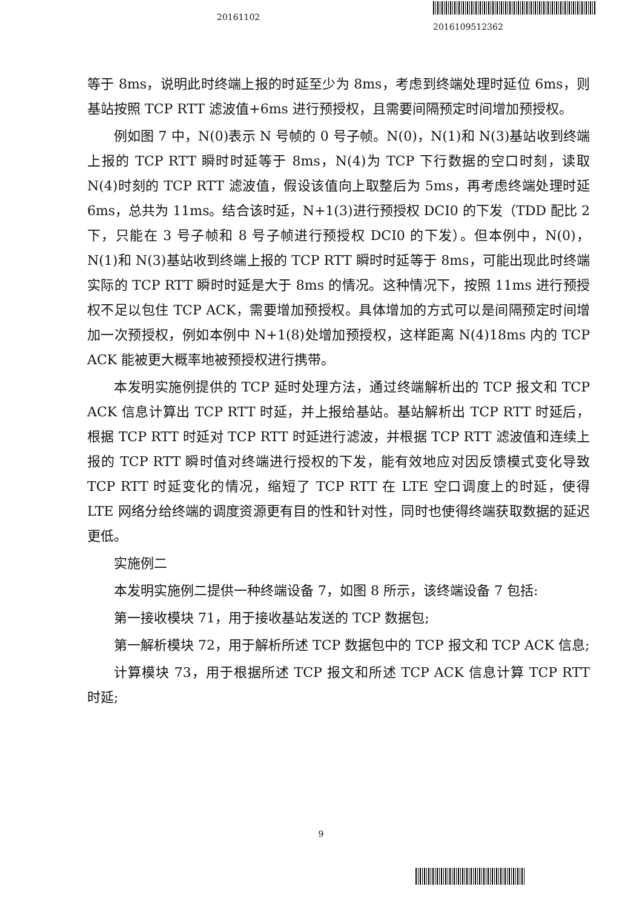20161102
2016109512362
等于 8ms，说明此时终端上报的时延至少为 8ms，考虑到终端处理时延位 6ms，则基站按照 TCP RTT 滤波值+6ms 进行预授权，且需要间隔预定时间增加预授权。
例如图 7 中，N(0)表示 N 号帧的 0 号子帧。N(0)，N(1)和 N(3)基站收到终端上报的 TCP RTT 瞬时时延等于 8ms，N(4)为 TCP 下行数据的空口时刻，读取 N(4)时刻的 TCP RTT 滤波值，假设该值向上取整后为 5ms，再考虑终端处理时延 6ms，总共为 11ms。结合该时延，N+1(3)进行预授权 DCI0 的下发（TDD 配比 2 下，只能在 3 号子帧和 8 号子帧进行预授权 DCI0 的下发）。但本例中，N(0)，N(1)和 N(3)基站收到终端上报的 TCP RTT 瞬时时延等于 8ms，可能出现此时终端实际的 TCP RTT 瞬时时延是大于 8ms 的情况。这种情况下，按照 11ms 进行预授权不足以包住 TCP ACK，需要增加预授权。具体增加的方式可以是间隔预定时间增加一次预授权，例如本例中 N+1(8)处增加预授权，这样距离 N(4)18ms 内的 TCP ACK 能被更大概率地被预授权进行携带。
本发明实施例提供的 TCP 延时处理方法，通过终端解析出的 TCP 报文和 TCP ACK 信息计算出 TCP RTT 时延，并上报给基站。基站解析出 TCP RTT 时延后，根据 TCP RTT 时延对 TCP RTT 时延进行滤波，并根据 TCP RTT 滤波值和连续上报的 TCP RTT 瞬时值对终端进行授权的下发，能有效地应对因反馈模式变化导致 TCP RTT 时延变化的情况，缩短了 TCP RTT 在 LTE 空口调度上的时延，使得 LTE 网络分给终端的调度资源更有目的性和针对性，同时也使得终端获取数据的延迟更低。
实施例二
本发明实施例二提供一种终端设备 7，如图 8 所示，该终端设备 7 包括:
第一接收模块 71，用于接收基站发送的 TCP 数据包;
第一解析模块 72，用于解析所述 TCP 数据包中的 TCP 报文和 TCP ACK 信息;
计算模块 73，用于根据所述 TCP 报文和所述 TCP ACK 信息计算 TCP RTT 时延;
9